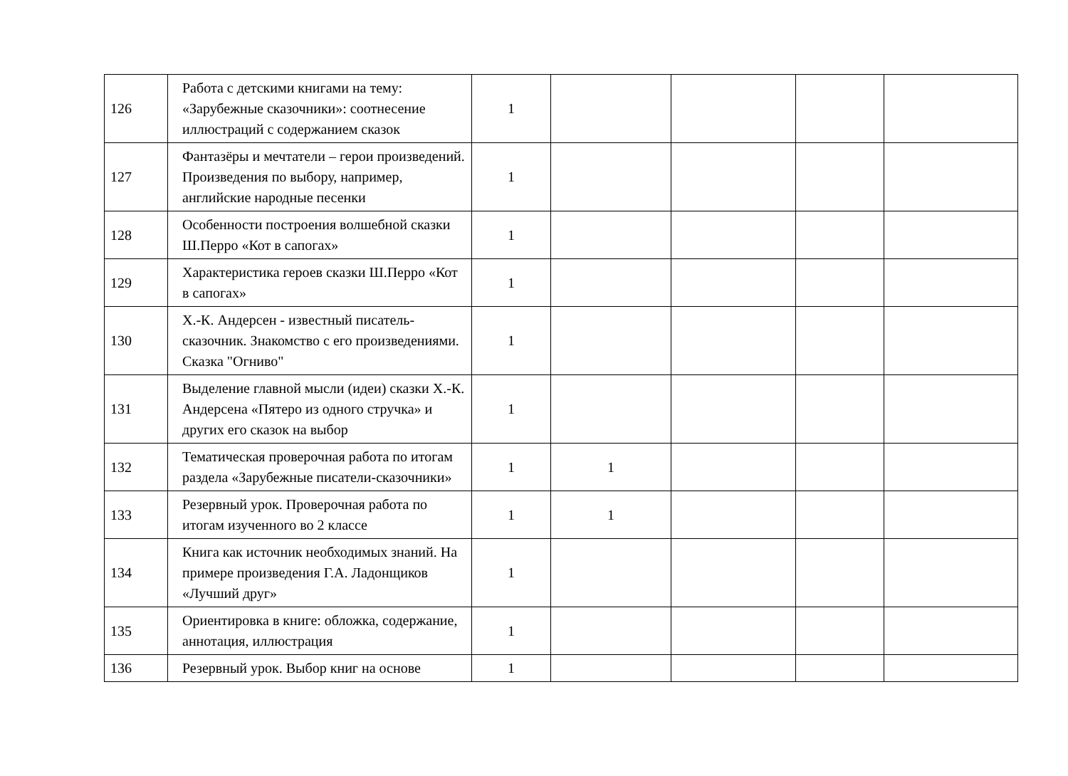| 126 | Работа с детскими книгами на тему: «Зарубежные сказочники»: соотнесение иллюстраций с содержанием сказок | 1 | | | | |
| 127 | Фантазёры и мечтатели – герои произведений. Произведения по выбору, например, английские народные песенки | 1 | | | | |
| 128 | Особенности построения волшебной сказки Ш.Перро «Кот в сапогах» | 1 | | | | |
| 129 | Характеристика героев сказки Ш.Перро «Кот в сапогах» | 1 | | | | |
| 130 | Х.-К. Андерсен - известный писатель-сказочник. Знакомство с его произведениями. Сказка "Огниво" | 1 | | | | |
| 131 | Выделение главной мысли (идеи) сказки Х.-К. Андерсена «Пятеро из одного стручка» и других его сказок на выбор | 1 | | | | |
| 132 | Тематическая проверочная работа по итогам раздела «Зарубежные писатели-сказочники» | 1 | 1 | | | |
| 133 | Резервный урок. Проверочная работа по итогам изученного во 2 классе | 1 | 1 | | | |
| 134 | Книга как источник необходимых знаний. На примере произведения Г.А. Ладонщиков «Лучший друг» | 1 | | | | |
| 135 | Ориентировка в книге: обложка, содержание, аннотация, иллюстрация | 1 | | | | |
| 136 | Резервный урок. Выбор книг на основе | 1 | | | | |